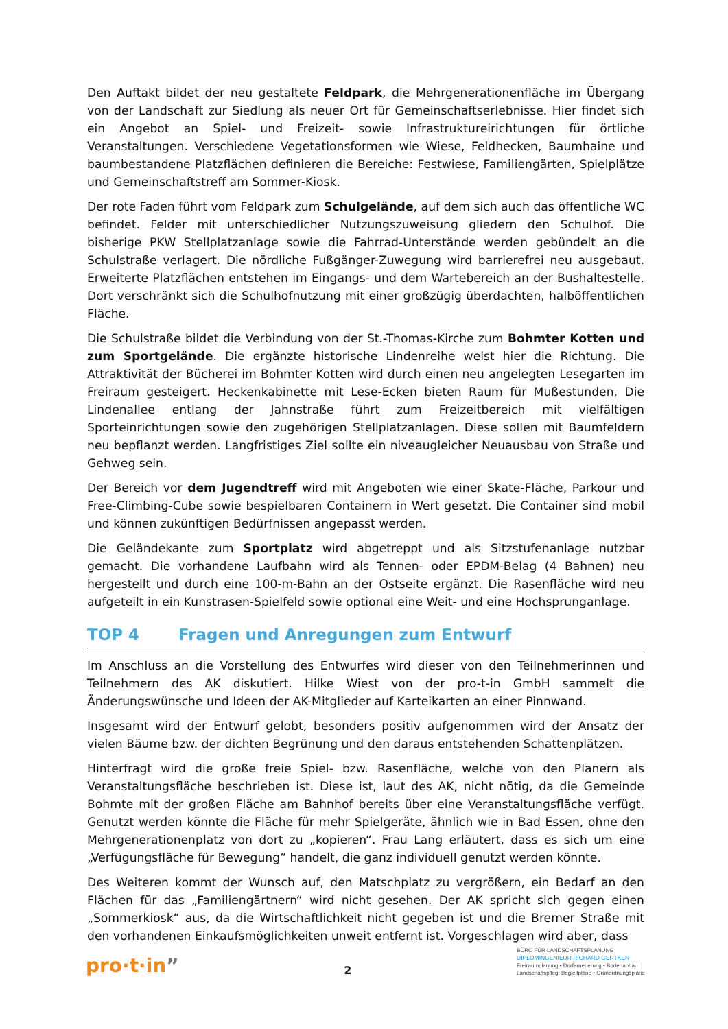Den Auftakt bildet der neu gestaltete Feldpark, die Mehrgenerationenfläche im Übergang von der Landschaft zur Siedlung als neuer Ort für Gemeinschaftserlebnisse. Hier findet sich ein Angebot an Spiel- und Freizeit- sowie Infrastruktureirichtungen für örtliche Veranstaltungen. Verschiedene Vegetationsformen wie Wiese, Feldhecken, Baumhaine und baumbestandene Platzflächen definieren die Bereiche: Festwiese, Familiengärten, Spielplätze und Gemeinschaftstreff am Sommer-Kiosk.
Der rote Faden führt vom Feldpark zum Schulgelände, auf dem sich auch das öffentliche WC befindet. Felder mit unterschiedlicher Nutzungszuweisung gliedern den Schulhof. Die bisherige PKW Stellplatzanlage sowie die Fahrrad-Unterstände werden gebündelt an die Schulstraße verlagert. Die nördliche Fußgänger-Zuwegung wird barrierefrei neu ausgebaut. Erweiterte Platzflächen entstehen im Eingangs- und dem Wartebereich an der Bushaltestelle. Dort verschränkt sich die Schulhofnutzung mit einer großzügig überdachten, halböffentlichen Fläche.
Die Schulstraße bildet die Verbindung von der St.-Thomas-Kirche zum Bohmter Kotten und zum Sportgelände. Die ergänzte historische Lindenreihe weist hier die Richtung. Die Attraktivität der Bücherei im Bohmter Kotten wird durch einen neu angelegten Lesegarten im Freiraum gesteigert. Heckenkabinette mit Lese-Ecken bieten Raum für Mußestunden. Die Lindenallee entlang der Jahnstraße führt zum Freizeitbereich mit vielfältigen Sporteinrichtungen sowie den zugehörigen Stellplatzanlagen. Diese sollen mit Baumfeldern neu bepflanzt werden. Langfristiges Ziel sollte ein niveaugleicher Neuausbau von Straße und Gehweg sein.
Der Bereich vor dem Jugendtreff wird mit Angeboten wie einer Skate-Fläche, Parkour und Free-Climbing-Cube sowie bespielbaren Containern in Wert gesetzt. Die Container sind mobil und können zukünftigen Bedürfnissen angepasst werden.
Die Geländekante zum Sportplatz wird abgetreppt und als Sitzstufenanlage nutzbar gemacht. Die vorhandene Laufbahn wird als Tennen- oder EPDM-Belag (4 Bahnen) neu hergestellt und durch eine 100-m-Bahn an der Ostseite ergänzt. Die Rasenfläche wird neu aufgeteilt in ein Kunstrasen-Spielfeld sowie optional eine Weit- und eine Hochsprunganlage.
TOP 4 Fragen und Anregungen zum Entwurf
Im Anschluss an die Vorstellung des Entwurfes wird dieser von den Teilnehmerinnen und Teilnehmern des AK diskutiert. Hilke Wiest von der pro-t-in GmbH sammelt die Änderungswünsche und Ideen der AK-Mitglieder auf Karteikarten an einer Pinnwand.
Insgesamt wird der Entwurf gelobt, besonders positiv aufgenommen wird der Ansatz der vielen Bäume bzw. der dichten Begrünung und den daraus entstehenden Schattenplätzen.
Hinterfragt wird die große freie Spiel- bzw. Rasenfläche, welche von den Planern als Veranstaltungsfläche beschrieben ist. Diese ist, laut des AK, nicht nötig, da die Gemeinde Bohmte mit der großen Fläche am Bahnhof bereits über eine Veranstaltungsfläche verfügt. Genutzt werden könnte die Fläche für mehr Spielgeräte, ähnlich wie in Bad Essen, ohne den Mehrgenerationenplatz von dort zu „kopieren“. Frau Lang erläutert, dass es sich um eine „Verfügungsfläche für Bewegung“ handelt, die ganz individuell genutzt werden könnte.
Des Weiteren kommt der Wunsch auf, den Matschplatz zu vergrößern, ein Bedarf an den Flächen für das „Familiengärtnern“ wird nicht gesehen. Der AK spricht sich gegen einen „Sommerkiosk“ aus, da die Wirtschaftlichkeit nicht gegeben ist und die Bremer Straße mit den vorhandenen Einkaufsmöglichkeiten unweit entfernt ist. Vorgeschlagen wird aber, dass
pro·t·in”
2
BÜRO FÜR LANDSCHAFTSPLANUNG
DIPLOMINGENIEUR RICHARD GERTKEN
Freiraumplanung • Dorferneuerung • Bodenabbau
Landschaftspfleg. Begleitpläne • Grünordnungspläne